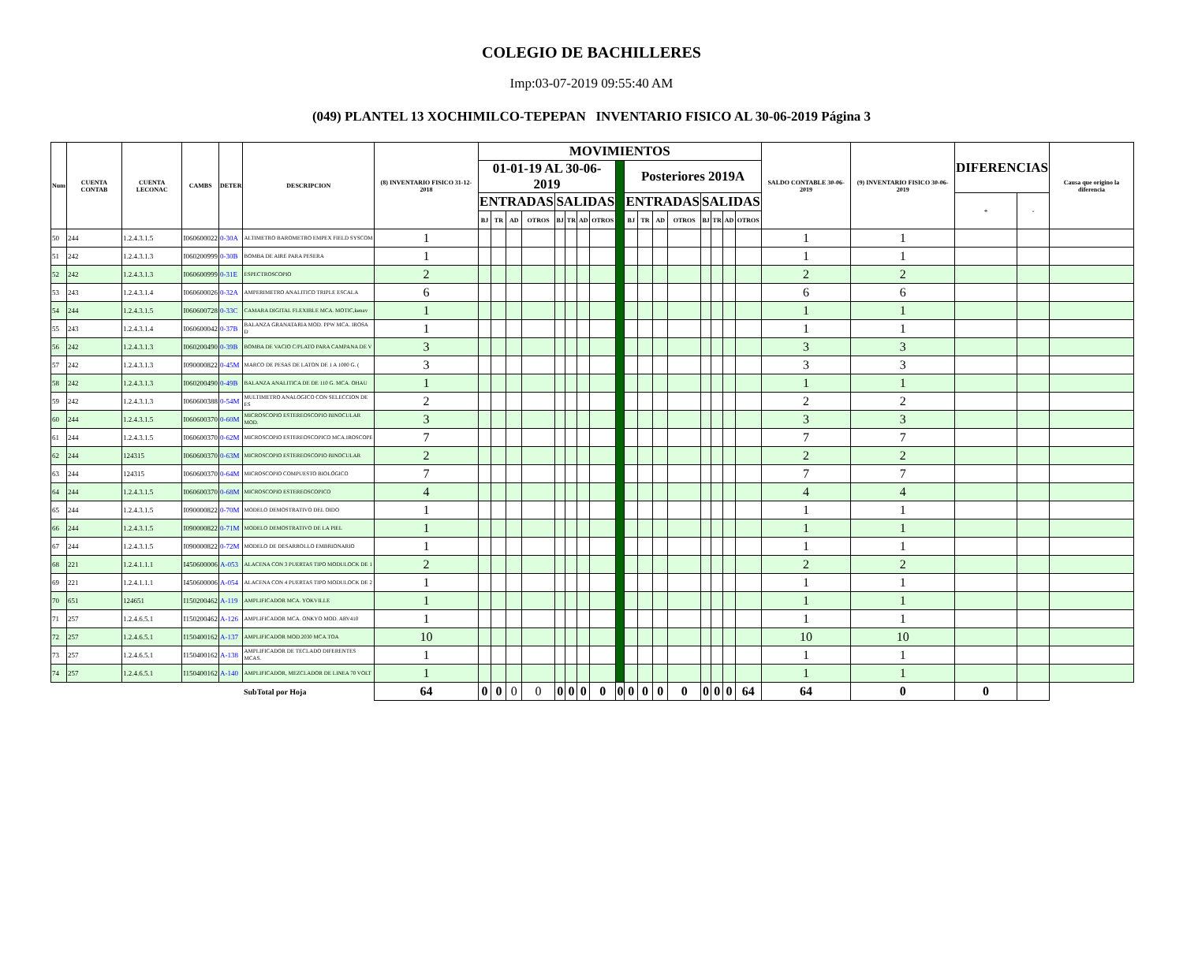COLEGIO DE BACHILLERES
Imp:03-07-2019 09:55:40 AM
(049) PLANTEL 13 XOCHIMILCO-TEPEPAN INVENTARIO FISICO AL 30-06-2019 Página 3
| Num | CUENTA CONTAB | CUENTA LECONAC | CAMBS | DETER | DESCRIPCION | (8) INVENTARIO FISICO 31-12-2018 | MOVIMIENTOS | | | | | | | | | | | | | | | | | SALDO CONTABLE 30-06-2019 | (9) INVENTARIO FISICO 30-06-2019 | DIFERENCIAS | | Causa que origino la diferencia |
| --- | --- | --- | --- | --- | --- | --- | --- | --- | --- | --- | --- | --- | --- | --- | --- | --- | --- | --- | --- | --- | --- | --- | --- | --- | --- | --- | --- | --- |
| | | | | | | | 01-01-19 AL 30-06-2019 | | | | | | | | | Posteriores 2019A | | | | | | | | | | | | |
| | | | | | | | ENTRADAS | | | | SALIDAS | | | | | ENTRADAS | | | | SALIDAS | | | | | | + | - | |
| | | | | | | | BJ | TR | AD | OTROS | BJ | TR | AD | OTROS | | BJ | TR | AD | OTROS | BJ | TR | AD | OTROS | | | | | |
| 50 | 244 | 1.2.4.3.1.5 | I060600022 | 0-30A | ALTIMETRO BAROMETRO EMPEX FIELD SYSCOM | 1 | | | | | | | | | | | | | | | | | | 1 | 1 | | | |
| 51 | 242 | 1.2.4.3.1.3 | I060200999 | 0-30B | BOMBA DE AIRE PARA PESERA | 1 | | | | | | | | | | | | | | | | | | 1 | 1 | | | |
| 52 | 242 | 1.2.4.3.1.3 | I060600999 | 0-31E | ESPECTROSCOPIO | 2 | | | | | | | | | | | | | | | | | | 2 | 2 | | | |
| 53 | 243 | 1.2.4.3.1.4 | I060600026 | 0-32A | AMPERIMETRO ANALITICO TRIPLE ESCALA | 6 | | | | | | | | | | | | | | | | | | 6 | 6 | | | |
| 54 | 244 | 1.2.4.3.1.5 | I060600728 | 0-33C | CAMARA DIGITAL FLEXIBLE MCA. MOTIC,kenav | 1 | | | | | | | | | | | | | | | | | | 1 | 1 | | | |
| 55 | 243 | 1.2.4.3.1.4 | I060600042 | 0-37B | BALANZA GRANATARIA MOD. PPW MCA. IROSA D | 1 | | | | | | | | | | | | | | | | | | 1 | 1 | | | |
| 56 | 242 | 1.2.4.3.1.3 | I060200490 | 0-39B | BOMBA DE VACIO C/PLATO PARA CAMPANA DE V | 3 | | | | | | | | | | | | | | | | | | 3 | 3 | | | |
| 57 | 242 | 1.2.4.3.1.3 | I090000822 | 0-45M | MARCO DE PESAS DE LATON DE 1 A 1000 G. ( | 3 | | | | | | | | | | | | | | | | | | 3 | 3 | | | |
| 58 | 242 | 1.2.4.3.1.3 | I060200490 | 0-49B | BALANZA ANALITICA DE DE 110 G. MCA. OHAU | 1 | | | | | | | | | | | | | | | | | | 1 | 1 | | | |
| 59 | 242 | 1.2.4.3.1.3 | I060600388 | 0-54M | MULTIMETRO ANALOGICO CON SELECCION DE ES | 2 | | | | | | | | | | | | | | | | | | 2 | 2 | | | |
| 60 | 244 | 1.2.4.3.1.5 | I060600370 | 0-60M | MICROSCOPIO ESTEREOSCOPIO BINOCULAR MOD. | 3 | | | | | | | | | | | | | | | | | | 3 | 3 | | | |
| 61 | 244 | 1.2.4.3.1.5 | I060600370 | 0-62M | MICROSCOPIO ESTEREOSCOPICO MCA.IROSCOPE | 7 | | | | | | | | | | | | | | | | | | 7 | 7 | | | |
| 62 | 244 | 124315 | I060600370 | 0-63M | MICROSCOPIO ESTEREOSCOPIO BINOCULAR | 2 | | | | | | | | | | | | | | | | | | 2 | 2 | | | |
| 63 | 244 | 124315 | I060600370 | 0-64M | MICROSCOPIO COMPUESTO BIOLÓGICO | 7 | | | | | | | | | | | | | | | | | | 7 | 7 | | | |
| 64 | 244 | 1.2.4.3.1.5 | I060600370 | 0-68M | MICROSCOPIO ESTEREOSCOPICO | 4 | | | | | | | | | | | | | | | | | | 4 | 4 | | | |
| 65 | 244 | 1.2.4.3.1.5 | I090000822 | 0-70M | MODELO DEMOSTRATIVO DEL OIDO | 1 | | | | | | | | | | | | | | | | | | 1 | 1 | | | |
| 66 | 244 | 1.2.4.3.1.5 | I090000822 | 0-71M | MODELO DEMOSTRATIVO DE LA PIEL | 1 | | | | | | | | | | | | | | | | | | 1 | 1 | | | |
| 67 | 244 | 1.2.4.3.1.5 | I090000822 | 0-72M | MODELO DE DESARROLLO EMBRIONARIO | 1 | | | | | | | | | | | | | | | | | | 1 | 1 | | | |
| 68 | 221 | 1.2.4.1.1.1 | I450600006 | A-053 | ALACENA CON 3 PUERTAS TIPO MODULOCK DE 1 | 2 | | | | | | | | | | | | | | | | | | 2 | 2 | | | |
| 69 | 221 | 1.2.4.1.1.1 | I450600006 | A-054 | ALACENA CON 4 PUERTAS TIPO MODULOCK DE 2 | 1 | | | | | | | | | | | | | | | | | | 1 | 1 | | | |
| 70 | 651 | 124651 | I150200462 | A-119 | AMPLIFICADOR MCA. YOKVILLE | 1 | | | | | | | | | | | | | | | | | | 1 | 1 | | | |
| 71 | 257 | 1.2.4.6.5.1 | I150200462 | A-126 | AMPLIFICADOR MCA. ONKYO MOD. ARV410 | 1 | | | | | | | | | | | | | | | | | | 1 | 1 | | | |
| 72 | 257 | 1.2.4.6.5.1 | I150400162 | A-137 | AMPLIFICADOR MOD.2030 MCA.TOA | 10 | | | | | | | | | | | | | | | | | | 10 | 10 | | | |
| 73 | 257 | 1.2.4.6.5.1 | I150400162 | A-138 | AMPLIFICADOR DE TECLADO DIFERENTES MCAS. | 1 | | | | | | | | | | | | | | | | | | 1 | 1 | | | |
| 74 | 257 | 1.2.4.6.5.1 | I150400162 | A-140 | AMPLIFICADOR, MEZCLADOR DE LINEA 70 VOLT | 1 | | | | | | | | | | | | | | | | | | 1 | 1 | | | |
| | | | | | SubTotal por Hoja | 64 | 0 | 0 | 0 | 0 | 0 | 0 | 0 | 0 | 0 | 0 | 0 | 0 | 0 | 0 | 0 | 0 | 64 | 64 | 0 | 0 | | |